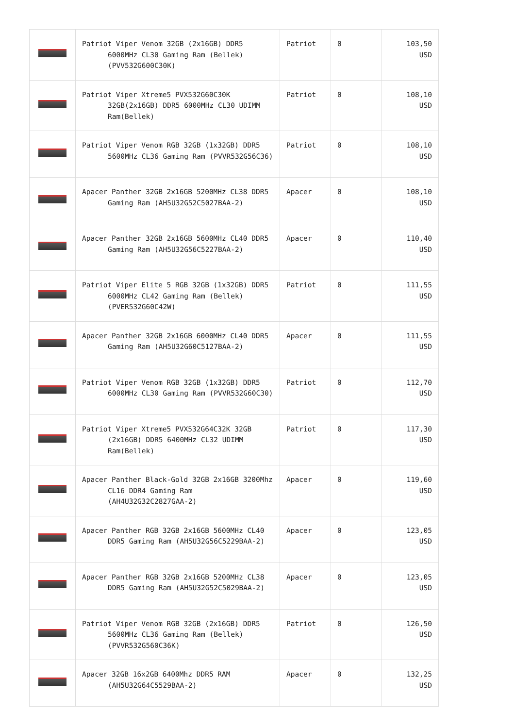| | Patriot Viper Venom 32GB (2x16GB) DDR5 6000MHz CL30 Gaming Ram (Bellek) (PVV532G600C30K) | Patriot | 0 | 103,50 USD |
| | Patriot Viper Xtreme5 PVX532G60C30K 32GB(2x16GB) DDR5 6000MHz CL30 UDIMM Ram(Bellek) | Patriot | 0 | 108,10 USD |
| | Patriot Viper Venom RGB 32GB (1x32GB) DDR5 5600MHz CL36 Gaming Ram (PVVR532G56C36) | Patriot | 0 | 108,10 USD |
| | Apacer Panther 32GB 2x16GB 5200MHz CL38 DDR5 Gaming Ram (AH5U32G52C5027BAA-2) | Apacer | 0 | 108,10 USD |
| | Apacer Panther 32GB 2x16GB 5600MHz CL40 DDR5 Gaming Ram (AH5U32G56C5227BAA-2) | Apacer | 0 | 110,40 USD |
| | Patriot Viper Elite 5 RGB 32GB (1x32GB) DDR5 6000MHz CL42 Gaming Ram (Bellek) (PVER532G60C42W) | Patriot | 0 | 111,55 USD |
| | Apacer Panther 32GB 2x16GB 6000MHz CL40 DDR5 Gaming Ram (AH5U32G60C5127BAA-2) | Apacer | 0 | 111,55 USD |
| | Patriot Viper Venom RGB 32GB (1x32GB) DDR5 6000MHz CL30 Gaming Ram (PVVR532G60C30) | Patriot | 0 | 112,70 USD |
| | Patriot Viper Xtreme5 PVX532G64C32K 32GB (2x16GB) DDR5 6400MHz CL32 UDIMM Ram(Bellek) | Patriot | 0 | 117,30 USD |
| | Apacer Panther Black-Gold 32GB 2x16GB 3200Mhz CL16 DDR4 Gaming Ram (AH4U32G32C2827GAA-2) | Apacer | 0 | 119,60 USD |
| | Apacer Panther RGB 32GB 2x16GB 5600MHz CL40 DDR5 Gaming Ram (AH5U32G56C5229BAA-2) | Apacer | 0 | 123,05 USD |
| | Apacer Panther RGB 32GB 2x16GB 5200MHz CL38 DDR5 Gaming Ram (AH5U32G52C5029BAA-2) | Apacer | 0 | 123,05 USD |
| | Patriot Viper Venom RGB 32GB (2x16GB) DDR5 5600MHz CL36 Gaming Ram (Bellek) (PVVR532G560C36K) | Patriot | 0 | 126,50 USD |
| | Apacer 32GB 16x2GB 6400Mhz DDR5 RAM (AH5U32G64C5529BAA-2) | Apacer | 0 | 132,25 USD |